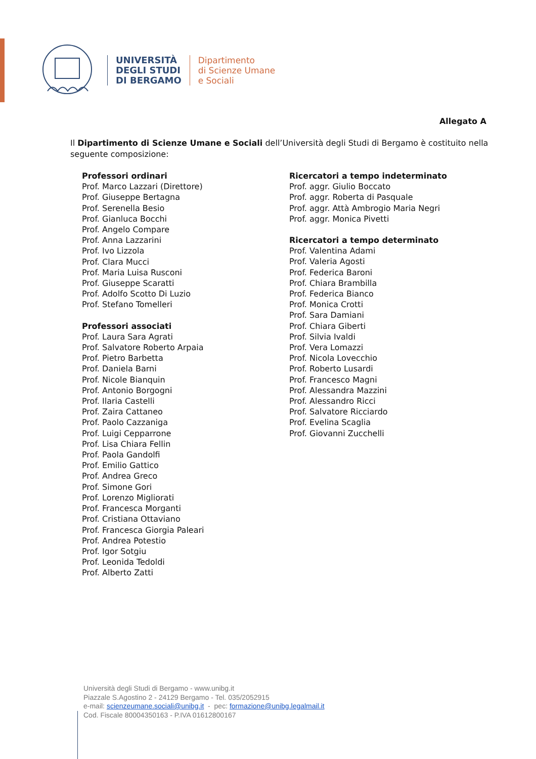UNIVERSITÀ
DEGLI STUDI
DI BERGAMO
Dipartimento
di Scienze Umane
e Sociali
Allegato A
Il Dipartimento di Scienze Umane e Sociali dell’Università degli Studi di Bergamo è costituito nella seguente composizione:
Professori ordinari
Prof. Marco Lazzari (Direttore)
Prof. Giuseppe Bertagna
Prof. Serenella Besio
Prof. Gianluca Bocchi
Prof. Angelo Compare
Prof. Anna Lazzarini
Prof. Ivo Lizzola
Prof. Clara Mucci
Prof. Maria Luisa Rusconi
Prof. Giuseppe Scaratti
Prof. Adolfo Scotto Di Luzio
Prof. Stefano Tomelleri
Professori associati
Prof. Laura Sara Agrati
Prof. Salvatore Roberto Arpaia
Prof. Pietro Barbetta
Prof. Daniela Barni
Prof. Nicole Bianquin
Prof. Antonio Borgogni
Prof. Ilaria Castelli
Prof. Zaira Cattaneo
Prof. Paolo Cazzaniga
Prof. Luigi Cepparrone
Prof. Lisa Chiara Fellin
Prof. Paola Gandolfi
Prof. Emilio Gattico
Prof. Andrea Greco
Prof. Simone Gori
Prof. Lorenzo Migliorati
Prof. Francesca Morganti
Prof. Cristiana Ottaviano
Prof. Francesca Giorgia Paleari
Prof. Andrea Potestio
Prof. Igor Sotgiu
Prof. Leonida Tedoldi
Prof. Alberto Zatti
Ricercatori a tempo indeterminato
Prof. aggr. Giulio Boccato
Prof. aggr. Roberta di Pasquale
Prof. aggr. Attà Ambrogio Maria Negri
Prof. aggr. Monica Pivetti
Ricercatori a tempo determinato
Prof. Valentina Adami
Prof. Valeria Agosti
Prof. Federica Baroni
Prof. Chiara Brambilla
Prof. Federica Bianco
Prof. Monica Crotti
Prof. Sara Damiani
Prof. Chiara Giberti
Prof. Silvia Ivaldi
Prof. Vera Lomazzi
Prof. Nicola Lovecchio
Prof. Roberto Lusardi
Prof. Francesco Magni
Prof. Alessandra Mazzini
Prof. Alessandro Ricci
Prof. Salvatore Ricciardo
Prof. Evelina Scaglia
Prof. Giovanni Zucchelli
Università degli Studi di Bergamo - www.unibg.it
Piazzale S.Agostino 2 - 24129 Bergamo - Tel. 035/2052915
e-mail: scienzeumane.sociali@unibg.it - pec: formazione@unibg.legalmail.it
Cod. Fiscale 80004350163 - P.IVA 01612800167